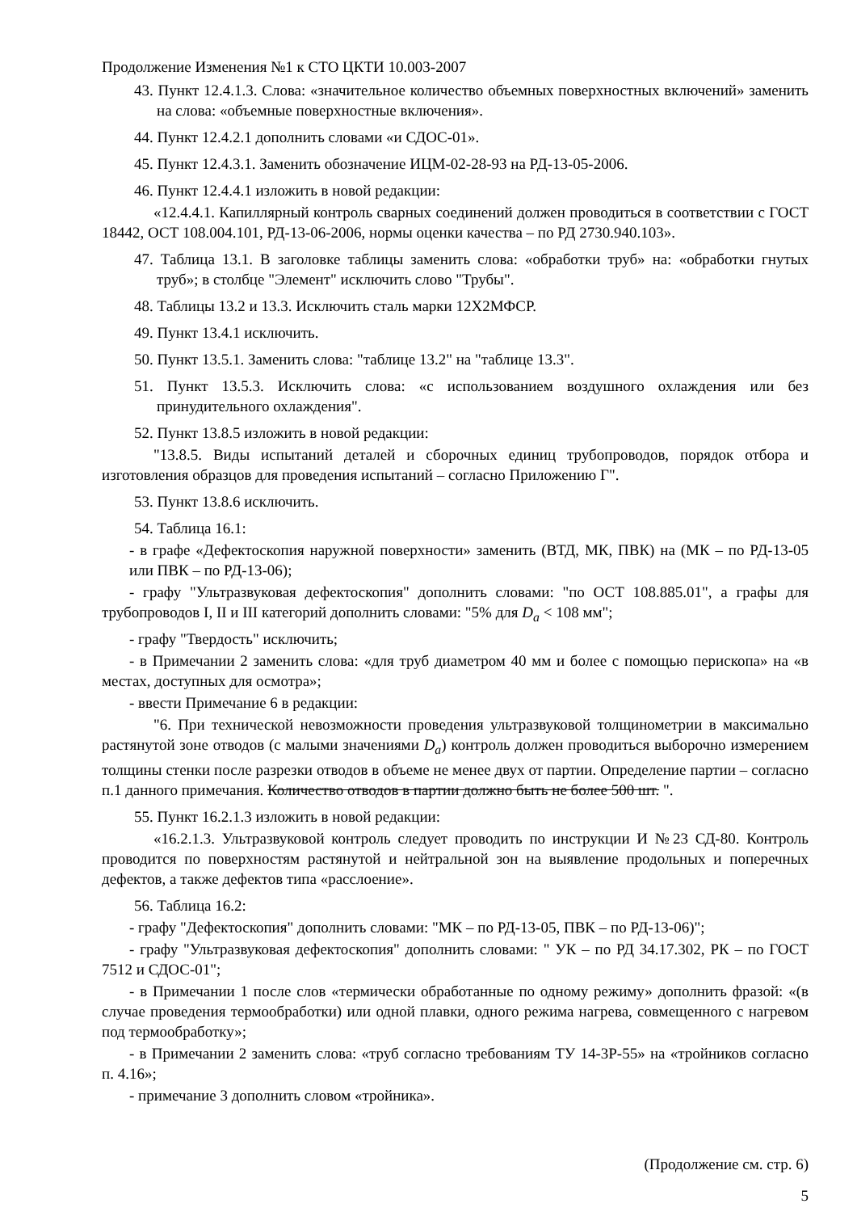Продолжение Изменения №1 к СТО ЦКТИ 10.003-2007
43. Пункт 12.4.1.3. Слова: «значительное количество объемных поверхностных включений» заменить на слова: «объемные поверхностные включения».
44. Пункт 12.4.2.1 дополнить словами «и СДОС-01».
45. Пункт 12.4.3.1. Заменить обозначение ИЦМ-02-28-93 на РД-13-05-2006.
46. Пункт 12.4.4.1 изложить в новой редакции:
«12.4.4.1. Капиллярный контроль сварных соединений должен проводиться в соответствии с ГОСТ 18442, ОСТ 108.004.101, РД-13-06-2006, нормы оценки качества – по РД 2730.940.103».
47. Таблица 13.1. В заголовке таблицы заменить слова: «обработки труб» на: «обработки гнутых труб»; в столбце "Элемент" исключить слово "Трубы".
48. Таблицы 13.2 и 13.3. Исключить сталь марки 12Х2МФСР.
49. Пункт 13.4.1 исключить.
50. Пункт 13.5.1. Заменить слова: "таблице 13.2" на "таблице 13.3".
51. Пункт 13.5.3. Исключить слова: «с использованием воздушного охлаждения или без принудительного охлаждения".
52. Пункт 13.8.5 изложить в новой редакции:
"13.8.5. Виды испытаний деталей и сборочных единиц трубопроводов, порядок отбора и изготовления образцов для проведения испытаний – согласно Приложению Г".
53. Пункт 13.8.6 исключить.
54. Таблица 16.1:
- в графе «Дефектоскопия наружной поверхности» заменить (ВТД, МК, ПВК) на (МК – по РД-13-05 или ПВК – по РД-13-06);
- графу "Ультразвуковая дефектоскопия" дополнить словами: "по ОСТ 108.885.01", а графы для трубопроводов I, II и III категорий дополнить словами: "5% для D<sub>a</sub> < 108 мм";
- графу "Твердость" исключить;
- в Примечании 2 заменить слова: «для труб диаметром 40 мм и более с помощью перископа» на «в местах, доступных для осмотра»;
- ввести Примечание 6 в редакции:
"6. При технической невозможности проведения ультразвуковой толщинометрии в максимально растянутой зоне отводов (с малыми значениями D<sub>a</sub>) контроль должен проводиться выборочно измерением толщины стенки после разрезки отводов в объеме не менее двух от партии. Определение партии – согласно п.1 данного примечания. Количество отводов в партии должно быть не более 500 шт. ".
55. Пункт 16.2.1.3 изложить в новой редакции:
«16.2.1.3. Ультразвуковой контроль следует проводить по инструкции И №23 СД-80. Контроль проводится по поверхностям растянутой и нейтральной зон на выявление продольных и поперечных дефектов, а также дефектов типа «расслоение».
56. Таблица 16.2:
- графу "Дефектоскопия" дополнить словами: "МК – по РД-13-05, ПВК – по РД-13-06)";
- графу "Ультразвуковая дефектоскопия" дополнить словами: " УК – по РД 34.17.302, РК – по ГОСТ 7512 и СДОС-01";
- в Примечании 1 после слов «термически обработанные по одному режиму» дополнить фразой: «(в случае проведения термообработки) или одной плавки, одного режима нагрева, совмещенного с нагревом под термообработку»;
- в Примечании 2 заменить слова: «труб согласно требованиям ТУ 14-3Р-55» на «тройников согласно п. 4.16»;
- примечание 3 дополнить словом «тройника».
(Продолжение см. стр. 6)
5